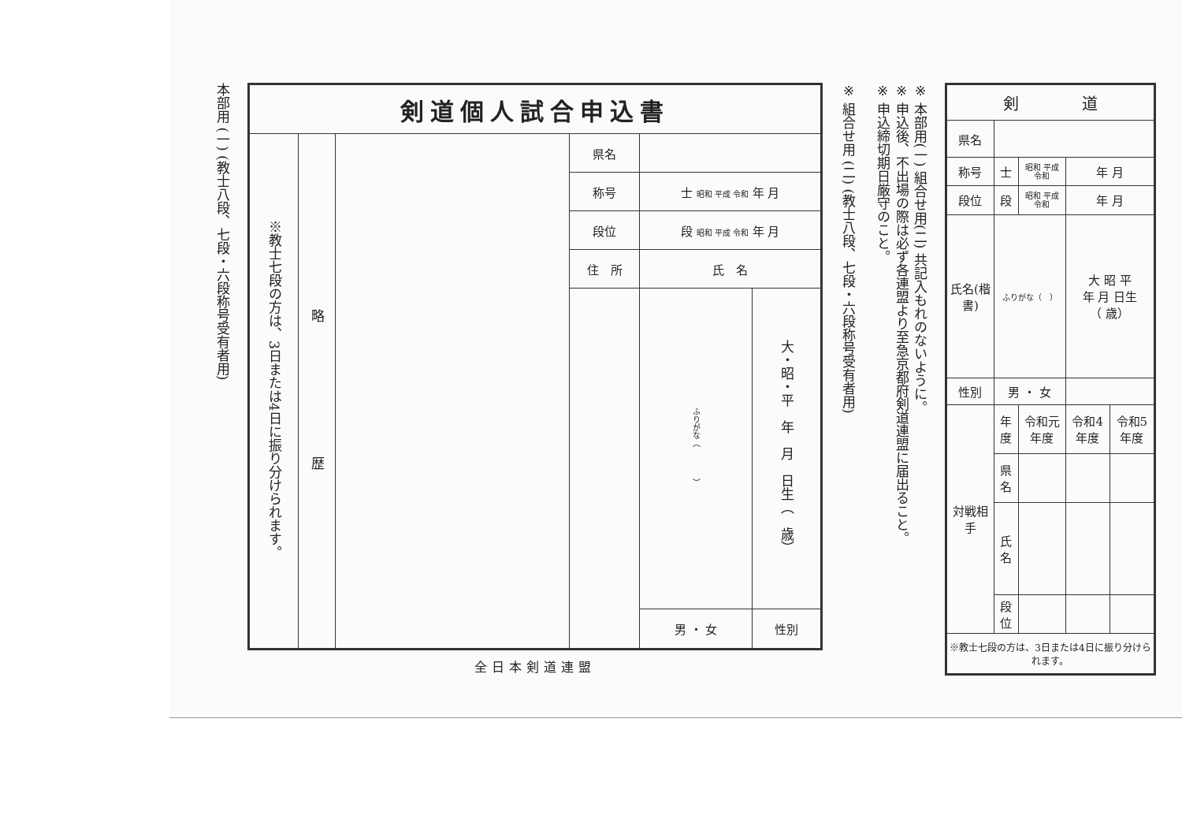本部用 (一) (教士八段、七段・六段称号受有者用)
| 剣道個人試合申込書 | | | | | | |
| --- | --- | --- | --- | --- | --- | --- |
| ※教士七段の方は、3日または4日に振り分けられます。 | 略 歴 | | 県名 | | | |
| | | | 称号 | 士 昭和 平成 令和 年 月 | | |
| | | | 段位 | 段 昭和 平成 令和 年 月 | | |
| | | | 住 所 | | 氏 名 | |
| | | | | | ふりがな（ ） | 大・昭・平 年 月 日生（ 歳） |
| | | | | | 男 ・ 女 | 性別 |
全日本剣道連盟
※ 組合せ用 (二) (教士八段、七段・六段称号受有者用)
※ 本部用(一) 組合せ用(二) 共記入もれのないように。
※ 申込後、不出場の際は必ず各連盟より至急京都府剣道連盟に届出ること。
※ 申込締切期日厳守のこと。
| 剣 道 | | | | |
| --- | --- | --- | --- | --- |
| 県名 | | | | |
| 称号 | 士 | 昭和 平成 令和 | 年 月 | |
| 段位 | 段 | 昭和 平成 令和 | 年 月 | |
| 氏名(楷書) | ふりがな（ ） | | 大 昭 平 年 月 日生 （ 歳） | |
| 性別 | 男 ・ 女 | | | |
| 対戦相手 | 年度 | 令和元年度 | 令和4年度 | 令和5年度 |
| | 県名 | | | |
| | 氏名 | | | |
| | 段位 | | | |
| ※教士七段の方は、3日または4日に振り分けられます。 | | | | |